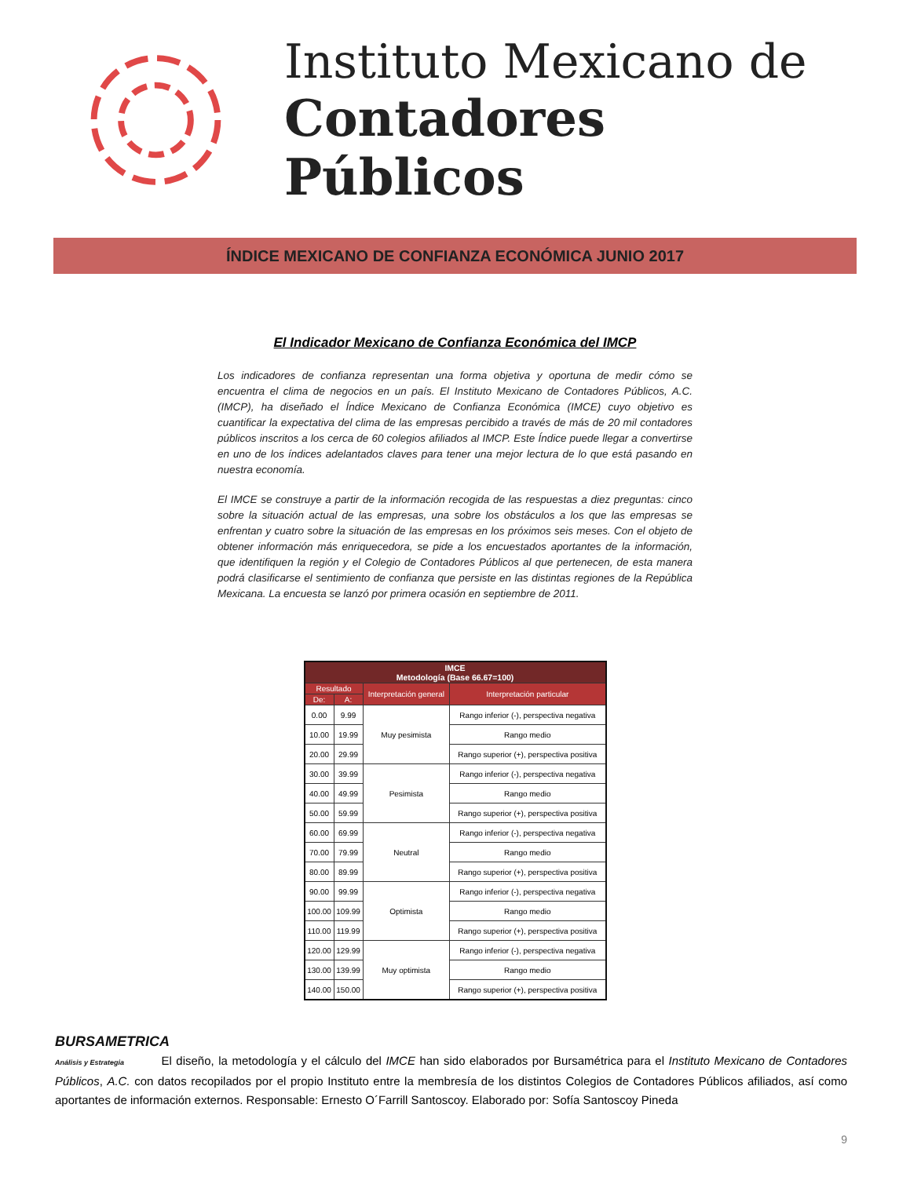Instituto Mexicano de
Contadores Públicos
ÍNDICE MEXICANO DE CONFIANZA ECONÓMICA JUNIO 2017
El Indicador Mexicano de Confianza Económica del IMCP
Los indicadores de confianza representan una forma objetiva y oportuna de medir cómo se encuentra el clima de negocios en un país. El Instituto Mexicano de Contadores Públicos, A.C. (IMCP), ha diseñado el Índice Mexicano de Confianza Económica (IMCE) cuyo objetivo es cuantificar la expectativa del clima de las empresas percibido a través de más de 20 mil contadores públicos inscritos a los cerca de 60 colegios afiliados al IMCP. Este Índice puede llegar a convertirse en uno de los índices adelantados claves para tener una mejor lectura de lo que está pasando en nuestra economía.
El IMCE se construye a partir de la información recogida de las respuestas a diez preguntas: cinco sobre la situación actual de las empresas, una sobre los obstáculos a los que las empresas se enfrentan y cuatro sobre la situación de las empresas en los próximos seis meses. Con el objeto de obtener información más enriquecedora, se pide a los encuestados aportantes de la información, que identifiquen la región y el Colegio de Contadores Públicos al que pertenecen, de esta manera podrá clasificarse el sentimiento de confianza que persiste en las distintas regiones de la República Mexicana. La encuesta se lanzó por primera ocasión en septiembre de 2011.
| IMCE Metodología (Base 66.67=100) | | | |
| --- | --- | --- | --- |
| Resultado | | Interpretación general | Interpretación particular |
| De: | A: | | |
| 0.00 | 9.99 | Muy pesimista | Rango inferior (-), perspectiva negativa |
| 10.00 | 19.99 | | Rango medio |
| 20.00 | 29.99 | | Rango superior (+), perspectiva positiva |
| 30.00 | 39.99 | Pesimista | Rango inferior (-), perspectiva negativa |
| 40.00 | 49.99 | | Rango medio |
| 50.00 | 59.99 | | Rango superior (+), perspectiva positiva |
| 60.00 | 69.99 | Neutral | Rango inferior (-), perspectiva negativa |
| 70.00 | 79.99 | | Rango medio |
| 80.00 | 89.99 | | Rango superior (+), perspectiva positiva |
| 90.00 | 99.99 | Optimista | Rango inferior (-), perspectiva negativa |
| 100.00 | 109.99 | | Rango medio |
| 110.00 | 119.99 | | Rango superior (+), perspectiva positiva |
| 120.00 | 129.99 | Muy optimista | Rango inferior (-), perspectiva negativa |
| 130.00 | 139.99 | | Rango medio |
| 140.00 | 150.00 | | Rango superior (+), perspectiva positiva |
BURSAMETRICA Análisis y Estrategia El diseño, la metodología y el cálculo del IMCE han sido elaborados por Bursamétrica para el Instituto Mexicano de Contadores Públicos, A.C. con datos recopilados por el propio Instituto entre la membresía de los distintos Colegios de Contadores Públicos afiliados, así como aportantes de información externos. Responsable: Ernesto O´Farrill Santoscoy. Elaborado por: Sofía Santoscoy Pineda
9